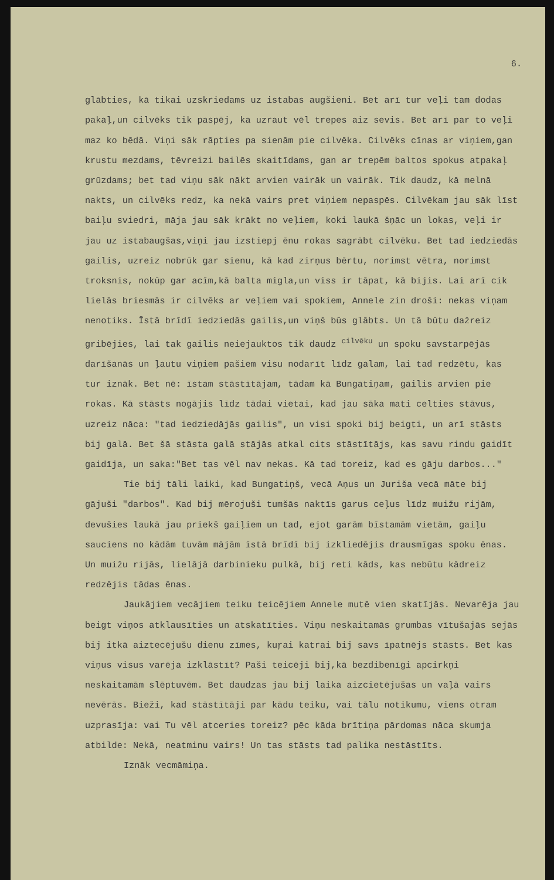6.
glābties, kā tikai uzskriedams uz istabas augšieni. Bet arī tur veļi tam dodas pakaļ,un cilvēks tik paspēj, ka uzraut vēl trepes aiz sevis. Bet arī par to veļi maz ko bēdā. Viņi sāk rāpties pa sienām pie cilvēka. Cilvēks cīnas ar viņiem,gan krustu mezdams, tēvreizi bailēs skaitīdams, gan ar trepēm baltos spokus atpakaļ grūzdams; bet tad viņu sāk nākt arvien vairāk un vairāk. Tik daudz, kā melnā nakts, un cilvēks redz, ka nekā vairs pret viņiem nepaspēs. Cilvēkam jau sāk līst baiļu sviedri, māja jau sāk krākt no veļiem, koki laukā šņāc un lokas, veļi ir jau uz istabaugšas,viņi jau izstiepj ēnu rokas sagrābt cilvēku. Bet tad iedziedās gailis, uzreiz nobrūk gar sienu, kā kad zirņus bērtu, norimst vētra, norimst troksnis, nokūp gar acīm,kā balta migla,un viss ir tāpat, kā bijis. Lai arī cik lielās briesmās ir cilvēks ar veļiem vai spokiem, Annele zin droši: nekas viņam nenotiks. Īstā brīdī iedziedās gailis,un viņš būs glābts. Un tā būtu dažreiz gribējies, lai tak gailis neiejauktos tik daudz <sup>cilvēku</sup> un spoku savstarpējās darīšanās un ļautu viņiem pašiem visu nodarīt līdz galam, lai tad redzētu, kas tur iznāk. Bet nē: īstam stāstītājam, tādam kā Bungatiņam, gailis arvien pie rokas. Kā stāsts nogājis līdz tādai vietai, kad jau sāka mati celties stāvus, uzreiz nāca: "tad iedziedājās gailis", un visi spoki bij beigti, un arī stāsts bij galā. Bet šā stāsta galā stājās atkal cits stāstītājs, kas savu rindu gaidīt gaidīja, un saka:"Bet tas vēl nav nekas. Kā tad toreiz, kad es gāju darbos..."
Tie bij tāli laiki, kad Bungatiņš, vecā Aņus un Juriša vecā māte bij gājuši "darbos". Kad bij mērojuši tumšās naktīs garus ceļus līdz muižu rijām, devušies laukā jau priekš gaiļiem un tad, ejot garām bīstamām vietām, gaiļu sauciens no kādām tuvām mājām īstā brīdī bij izkliedējis drausmīgas spoku ēnas. Un muižu rijās, lielājā darbinieku pulkā, bij reti kāds, kas nebūtu kādreiz redzējis tādas ēnas.
Jaukājiem vecājiem teiku teicējiem Annele mutē vien skatījās. Nevarēja jau beigt viņos atklausīties un atskatīties. Viņu neskaitamās grumbas vītušajās sejās bij itkā aiztecējušu dienu zīmes, kuŗai katrai bij savs īpatnējs stāsts. Bet kas viņus visus varēja izklāstīt? Paši teicēji bij,kā bezdibenīgi apcirkņi neskaitamām slēptuvēm. Bet daudzas jau bij laika aizcietējušas un vaļā vairs nevērās. Bieži, kad stāstītāji par kādu teiku, vai tālu notikumu, viens otram uzprasīja: vai Tu vēl atceries toreiz? pēc kāda brītiņa pārdomas nāca skumja atbilde: Nekā, neatminu vairs! Un tas stāsts tad palika nestāstīts.
Iznāk vecmāmiņa.